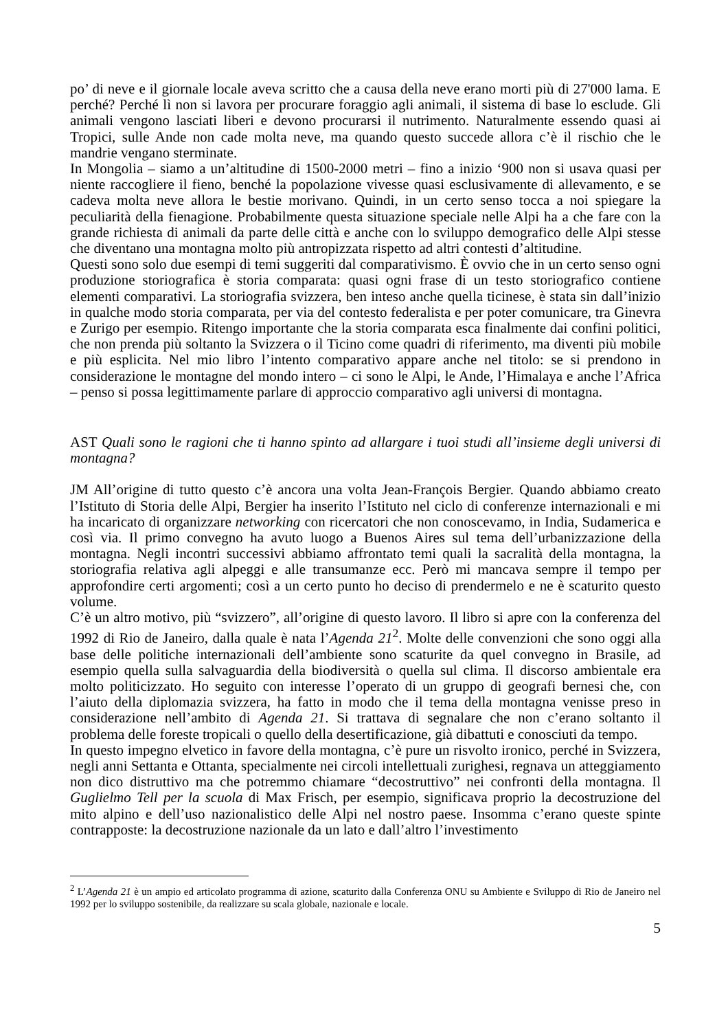po’ di neve e il giornale locale aveva scritto che a causa della neve erano morti più di 27'000 lama. E perché? Perché lì non si lavora per procurare foraggio agli animali, il sistema di base lo esclude. Gli animali vengono lasciati liberi e devono procurarsi il nutrimento. Naturalmente essendo quasi ai Tropici, sulle Ande non cade molta neve, ma quando questo succede allora c’è il rischio che le mandrie vengano sterminate.
In Mongolia – siamo a un’altitudine di 1500-2000 metri – fino a inizio ‘900 non si usava quasi per niente raccogliere il fieno, benché la popolazione vivesse quasi esclusivamente di allevamento, e se cadeva molta neve allora le bestie morivano. Quindi, in un certo senso tocca a noi spiegare la peculiarità della fienagione. Probabilmente questa situazione speciale nelle Alpi ha a che fare con la grande richiesta di animali da parte delle città e anche con lo sviluppo demografico delle Alpi stesse che diventano una montagna molto più antropizzata rispetto ad altri contesti d’altitudine.
Questi sono solo due esempi di temi suggeriti dal comparativismo. È ovvio che in un certo senso ogni produzione storiografica è storia comparata: quasi ogni frase di un testo storiografico contiene elementi comparativi. La storiografia svizzera, ben inteso anche quella ticinese, è stata sin dall’inizio in qualche modo storia comparata, per via del contesto federalista e per poter comunicare, tra Ginevra e Zurigo per esempio. Ritengo importante che la storia comparata esca finalmente dai confini politici, che non prenda più soltanto la Svizzera o il Ticino come quadri di riferimento, ma diventi più mobile e più esplicita. Nel mio libro l’intento comparativo appare anche nel titolo: se si prendono in considerazione le montagne del mondo intero – ci sono le Alpi, le Ande, l’Himalaya e anche l’Africa – penso si possa legittimamente parlare di approccio comparativo agli universi di montagna.
AST Quali sono le ragioni che ti hanno spinto ad allargare i tuoi studi all’insieme degli universi di montagna?
JM All’origine di tutto questo c’è ancora una volta Jean-François Bergier. Quando abbiamo creato l’Istituto di Storia delle Alpi, Bergier ha inserito l’Istituto nel ciclo di conferenze internazionali e mi ha incaricato di organizzare networking con ricercatori che non conoscevamo, in India, Sudamerica e così via. Il primo convegno ha avuto luogo a Buenos Aires sul tema dell’urbanizzazione della montagna. Negli incontri successivi abbiamo affrontato temi quali la sacralità della montagna, la storiografia relativa agli alpeggi e alle transumanze ecc. Però mi mancava sempre il tempo per approfondire certi argomenti; così a un certo punto ho deciso di prendermelo e ne è scaturito questo volume.
C’è un altro motivo, più “svizzero”, all’origine di questo lavoro. Il libro si apre con la conferenza del 1992 di Rio de Janeiro, dalla quale è nata l’Agenda 21<sup>2</sup>. Molte delle convenzioni che sono oggi alla base delle politiche internazionali dell’ambiente sono scaturite da quel convegno in Brasile, ad esempio quella sulla salvaguardia della biodiversità o quella sul clima. Il discorso ambientale era molto politicizzato. Ho seguito con interesse l’operato di un gruppo di geografi bernesi che, con l’aiuto della diplomazia svizzera, ha fatto in modo che il tema della montagna venisse preso in considerazione nell’ambito di Agenda 21. Si trattava di segnalare che non c’erano soltanto il problema delle foreste tropicali o quello della desertificazione, già dibattuti e conosciuti da tempo.
In questo impegno elvetico in favore della montagna, c’è pure un risvolto ironico, perché in Svizzera, negli anni Settanta e Ottanta, specialmente nei circoli intellettuali zurighesi, regnava un atteggiamento non dico distruttivo ma che potremmo chiamare “decostruttivo” nei confronti della montagna. Il Guglielmo Tell per la scuola di Max Frisch, per esempio, significava proprio la decostruzione del mito alpino e dell’uso nazionalistico delle Alpi nel nostro paese. Insomma c’erano queste spinte contrapposte: la decostruzione nazionale da un lato e dall’altro l’investimento
<sup>2</sup> L’Agenda 21 è un ampio ed articolato programma di azione, scaturito dalla Conferenza ONU su Ambiente e Sviluppo di Rio de Janeiro nel 1992 per lo sviluppo sostenibile, da realizzare su scala globale, nazionale e locale.
5